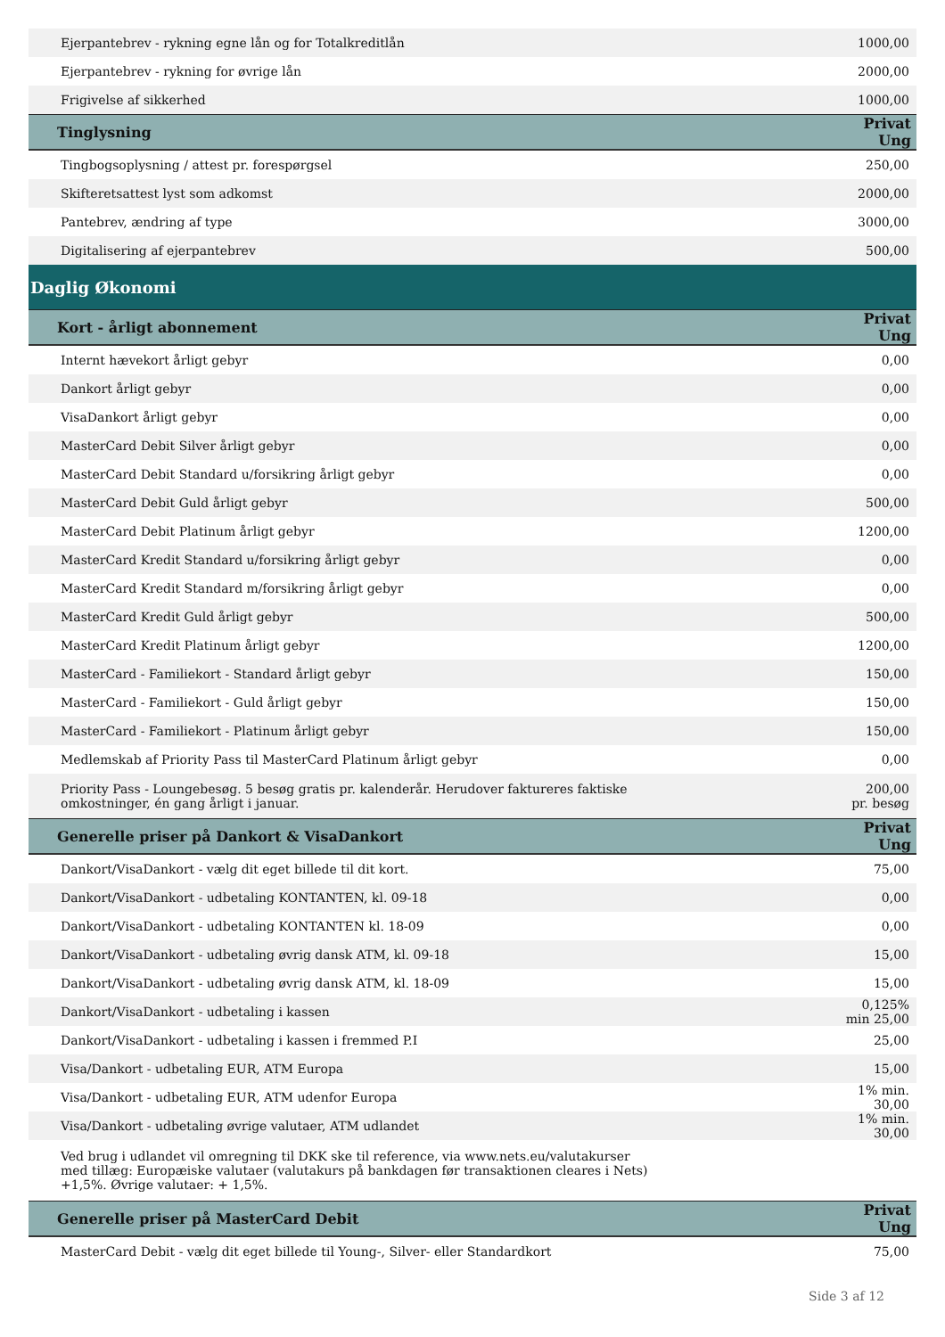| Ejerpantebrev - rykning egne lån og for Totalkreditlån | 1000,00 |
| Ejerpantebrev - rykning for øvrige lån | 2000,00 |
| Frigivelse af sikkerhed | 1000,00 |
| Tinglysning | Privat Ung |
| Tingbogsoplysning / attest pr. forespørgsel | 250,00 |
| Skifteretsattest lyst som adkomst | 2000,00 |
| Pantebrev, ændring af type | 3000,00 |
| Digitalisering af ejerpantebrev | 500,00 |
| Daglig Økonomi | |
| Kort - årligt abonnement | Privat Ung |
| Internt hævekort årligt gebyr | 0,00 |
| Dankort årligt gebyr | 0,00 |
| VisaDankort årligt gebyr | 0,00 |
| MasterCard Debit Silver årligt gebyr | 0,00 |
| MasterCard Debit Standard u/forsikring årligt gebyr | 0,00 |
| MasterCard Debit Guld årligt gebyr | 500,00 |
| MasterCard Debit Platinum årligt gebyr | 1200,00 |
| MasterCard Kredit Standard u/forsikring årligt gebyr | 0,00 |
| MasterCard Kredit Standard m/forsikring årligt gebyr | 0,00 |
| MasterCard Kredit Guld årligt gebyr | 500,00 |
| MasterCard Kredit Platinum årligt gebyr | 1200,00 |
| MasterCard - Familiekort - Standard årligt gebyr | 150,00 |
| MasterCard - Familiekort - Guld årligt gebyr | 150,00 |
| MasterCard - Familiekort - Platinum årligt gebyr | 150,00 |
| Medlemskab af Priority Pass til MasterCard Platinum årligt gebyr | 0,00 |
| Priority Pass - Loungebesøg. 5 besøg gratis pr. kalenderår. Herudover faktureres faktiske omkostninger, én gang årligt i januar. | 200,00 pr. besøg |
| Generelle priser på Dankort & VisaDankort | Privat Ung |
| Dankort/VisaDankort - vælg dit eget billede til dit kort. | 75,00 |
| Dankort/VisaDankort - udbetaling KONTANTEN, kl. 09-18 | 0,00 |
| Dankort/VisaDankort - udbetaling KONTANTEN kl. 18-09 | 0,00 |
| Dankort/VisaDankort - udbetaling øvrig dansk ATM, kl. 09-18 | 15,00 |
| Dankort/VisaDankort - udbetaling øvrig dansk ATM, kl. 18-09 | 15,00 |
| Dankort/VisaDankort - udbetaling i kassen | 0,125% min 25,00 |
| Dankort/VisaDankort - udbetaling i kassen i fremmed P.I | 25,00 |
| Visa/Dankort - udbetaling EUR, ATM Europa | 15,00 |
| Visa/Dankort - udbetaling EUR, ATM udenfor Europa | 1% min. 30,00 |
| Visa/Dankort - udbetaling øvrige valutaer, ATM udlandet | 1% min. 30,00 |
| Ved brug i udlandet vil omregning til DKK ske til reference, via www.nets.eu/valutakurser med tillæg: Europæiske valutaer (valutakurs på bankdagen før transaktionen cleares i Nets) +1,5%. Øvrige valutaer: + 1,5%. | |
| Generelle priser på MasterCard Debit | Privat Ung |
| MasterCard Debit - vælg dit eget billede til Young-, Silver- eller Standardkort | 75,00 |
Side 3 af 12